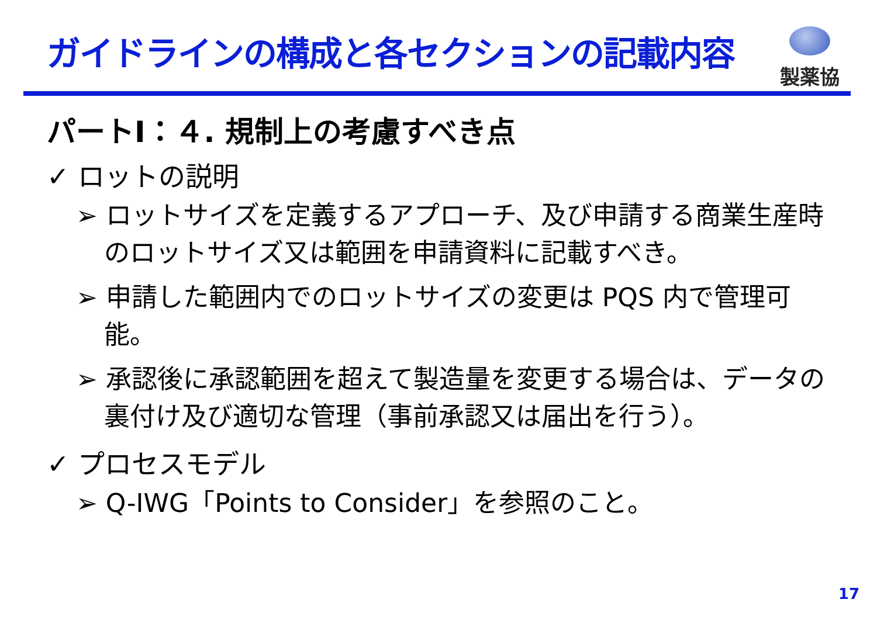ガイドラインの構成と各セクションの記載内容
製薬協
パートⅠ：４. 規制上の考慮すべき点
✓ ロットの説明
➢ ロットサイズを定義するアプローチ、及び申請する商業生産時のロットサイズ又は範囲を申請資料に記載すべき。
➢ 申請した範囲内でのロットサイズの変更は PQS 内で管理可能。
➢ 承認後に承認範囲を超えて製造量を変更する場合は、データの裏付け及び適切な管理（事前承認又は届出を行う）。
✓ プロセスモデル
➢ Q-IWG「Points to Consider」を参照のこと。
17